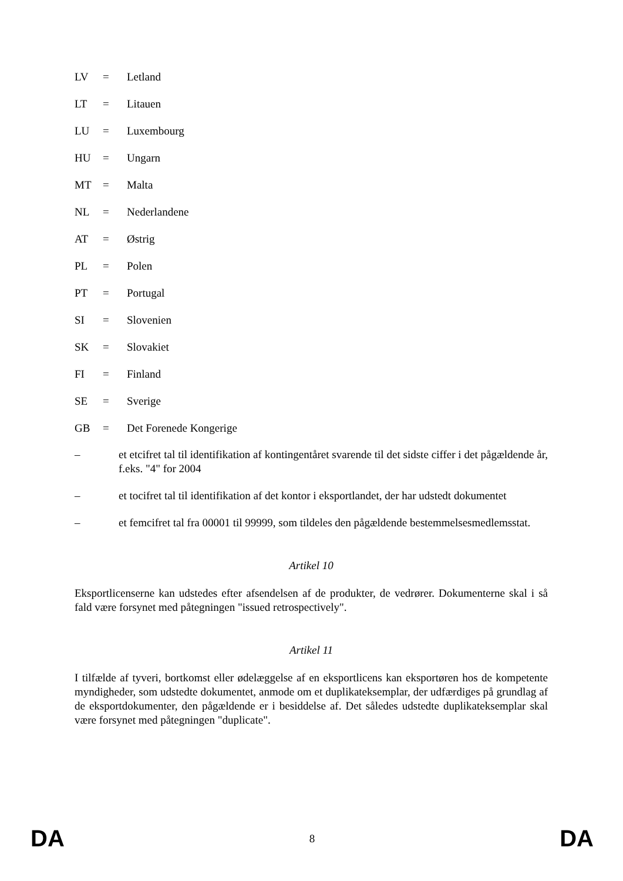LV = Letland
LT = Litauen
LU = Luxembourg
HU = Ungarn
MT = Malta
NL = Nederlandene
AT = Østrig
PL = Polen
PT = Portugal
SI = Slovenien
SK = Slovakiet
FI = Finland
SE = Sverige
GB = Det Forenede Kongerige
– et etcifret tal til identifikation af kontingentåret svarende til det sidste ciffer i det pågældende år, f.eks. "4" for 2004
– et tocifret tal til identifikation af det kontor i eksportlandet, der har udstedt dokumentet
– et femcifret tal fra 00001 til 99999, som tildeles den pågældende bestemmelsesmedlemsstat.
Artikel 10
Eksportlicenserne kan udstedes efter afsendelsen af de produkter, de vedrører. Dokumenterne skal i så fald være forsynet med påtegningen "issued retrospectively".
Artikel 11
I tilfælde af tyveri, bortkomst eller ødelæggelse af en eksportlicens kan eksportøren hos de kompetente myndigheder, som udstedte dokumentet, anmode om et duplikateksemplar, der udfærdiges på grundlag af de eksportdokumenter, den pågældende er i besiddelse af. Det således udstedte duplikateksemplar skal være forsynet med påtegningen "duplicate".
DA 8 DA